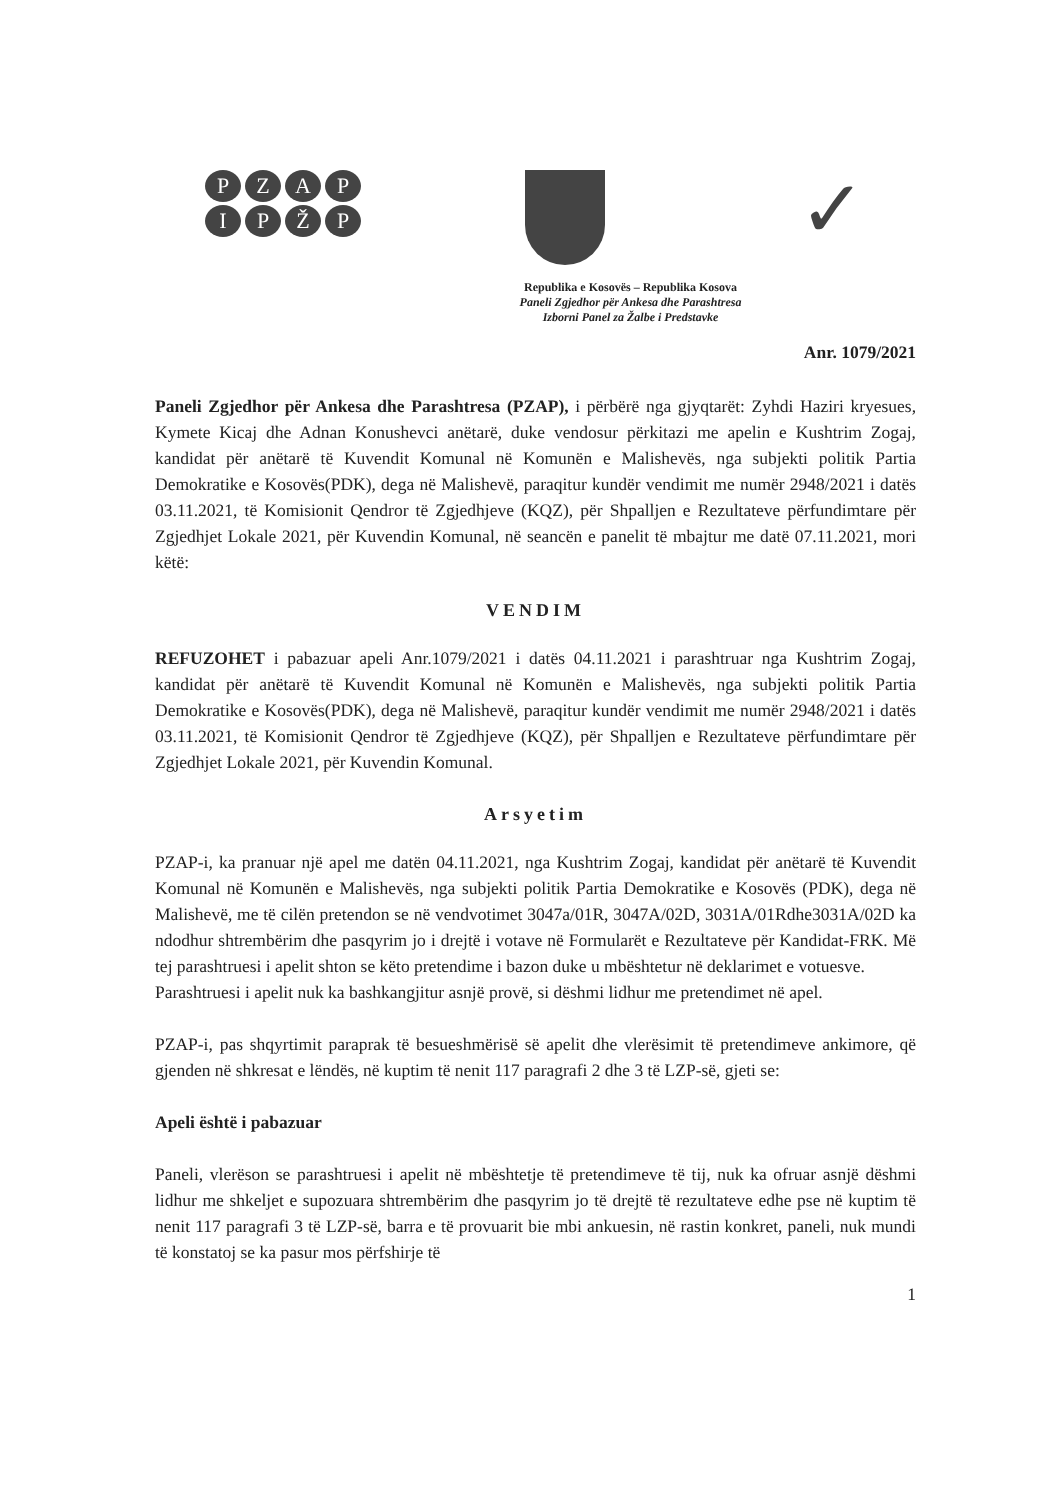PZAPIPŽP
✓
Republika e Kosovës – Republika Kosova
Paneli Zgjedhor për Ankesa dhe Parashtresa
Izborni Panel za Žalbe i Predstavke
Anr. 1079/2021
Paneli Zgjedhor për Ankesa dhe Parashtresa (PZAP), i përbërë nga gjyqtarët: Zyhdi Haziri kryesues, Kymete Kicaj dhe Adnan Konushevci anëtarë, duke vendosur përkitazi me apelin e Kushtrim Zogaj, kandidat për anëtarë të Kuvendit Komunal në Komunën e Malishevës, nga subjekti politik Partia Demokratike e Kosovës(PDK), dega në Malishevë, paraqitur kundër vendimit me numër 2948/2021 i datës 03.11.2021, të Komisionit Qendror të Zgjedhjeve (KQZ), për Shpalljen e Rezultateve përfundimtare për Zgjedhjet Lokale 2021, për Kuvendin Komunal, në seancën e panelit të mbajtur me datë 07.11.2021, mori këtë:
VENDIM
REFUZOHET i pabazuar apeli Anr.1079/2021 i datës 04.11.2021 i parashtruar nga Kushtrim Zogaj, kandidat për anëtarë të Kuvendit Komunal në Komunën e Malishevës, nga subjekti politik Partia Demokratike e Kosovës(PDK), dega në Malishevë, paraqitur kundër vendimit me numër 2948/2021 i datës 03.11.2021, të Komisionit Qendror të Zgjedhjeve (KQZ), për Shpalljen e Rezultateve përfundimtare për Zgjedhjet Lokale 2021, për Kuvendin Komunal.
Arsyetim
PZAP-i, ka pranuar një apel me datën 04.11.2021, nga Kushtrim Zogaj, kandidat për anëtarë të Kuvendit Komunal në Komunën e Malishevës, nga subjekti politik Partia Demokratike e Kosovës (PDK), dega në Malishevë, me të cilën pretendon se në vendvotimet 3047a/01R, 3047A/02D, 3031A/01Rdhe3031A/02D ka ndodhur shtrembërim dhe pasqyrim jo i drejtë i votave në Formularët e Rezultateve për Kandidat-FRK. Më tej parashtruesi i apelit shton se këto pretendime i bazon duke u mbështetur në deklarimet e votuesve.
Parashtruesi i apelit nuk ka bashkangjitur asnjë provë, si dëshmi lidhur me pretendimet në apel.
PZAP-i, pas shqyrtimit paraprak të besueshmërisë së apelit dhe vlerësimit të pretendimeve ankimore, që gjenden në shkresat e lëndës, në kuptim të nenit 117 paragrafi 2 dhe 3 të LZP-së, gjeti se:
Apeli është i pabazuar
Paneli, vlerëson se parashtruesi i apelit në mbështetje të pretendimeve të tij, nuk ka ofruar asnjë dëshmi lidhur me shkeljet e supozuara shtrembërim dhe pasqyrim jo të drejtë të rezultateve edhe pse në kuptim të nenit 117 paragrafi 3 të LZP-së, barra e të provuarit bie mbi ankuesin, në rastin konkret, paneli, nuk mundi të konstatoj se ka pasur mos përfshirje të
1